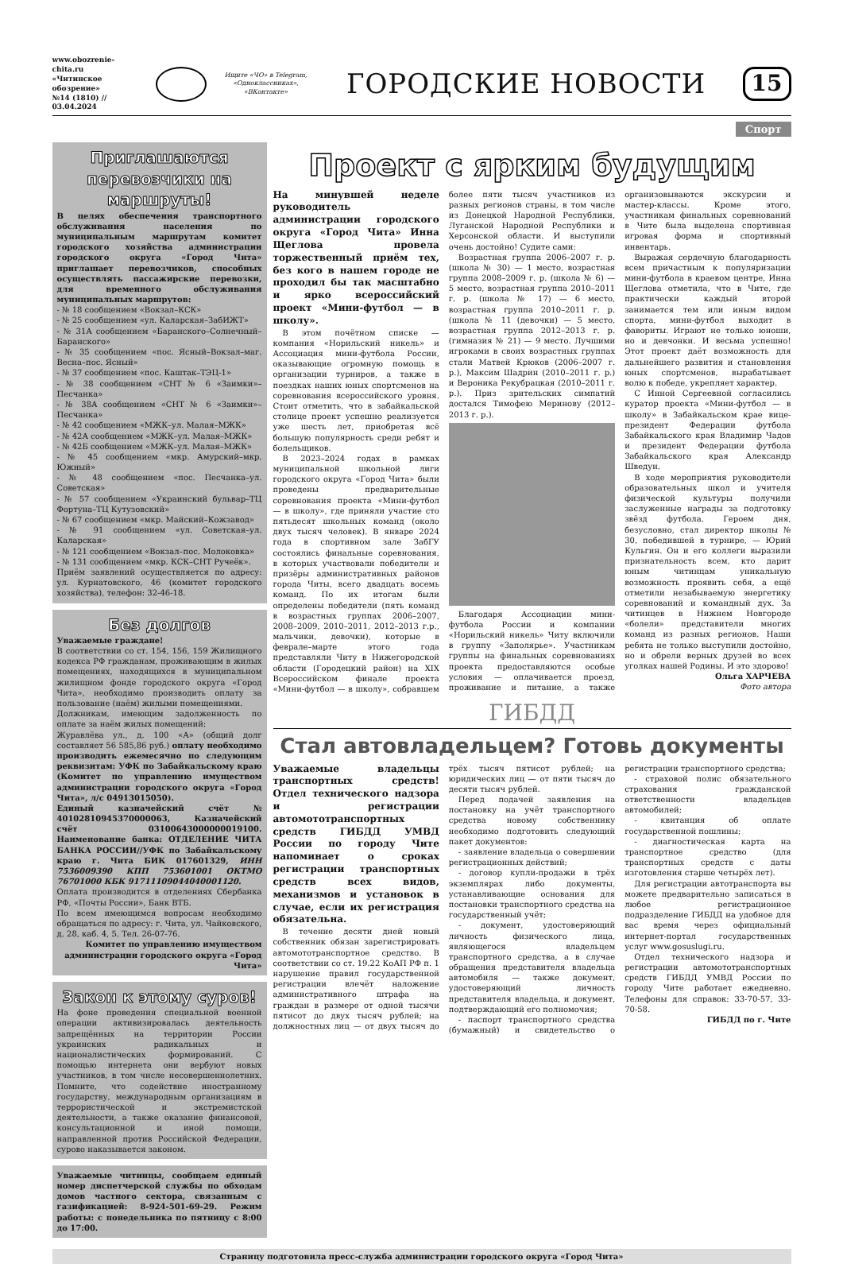www.obozrenie-chita.ru
«Читинское обозрение»
№14 (1810) // 03.04.2024
Ищите «ЧО» в Telegram, «Одноклассниках», «ВКонтакте»
ГОРОДСКИЕ НОВОСТИ
15
Спорт
Приглашаются перевозчики на маршруты!
В целях обеспечения транспортного обслуживания населения по муниципальным маршрутам комитет городского хозяйства администрации городского округа «Город Чита» приглашает перевозчиков, способных осуществлять пассажирские перевозки, для временного обслуживания муниципальных маршрутов:
- № 18 сообщением «Вокзал–КСК»
- № 25 сообщением «ул. Каларская–ЗабИЖТ»
- № 31А сообщением «Баранского–Солнечный–Баранского»
- № 35 сообщением «пос. Ясный–Вокзал–маг. Весна–пос. Ясный»
- № 37 сообщением «пос. Каштак–ТЭЦ-1»
- № 38 сообщением «СНТ № 6 «Заимки»–Песчанка»
- № 38А сообщением «СНТ № 6 «Заимки»–Песчанка»
- № 42 сообщением «МЖК–ул. Малая–МЖК»
- № 42А сообщением «МЖК–ул. Малая–МЖК»
- № 42Б сообщением «МЖК–ул. Малая–МЖК»
- № 45 сообщением «мкр. Амурский–мкр. Южный»
- № 48 сообщением «пос. Песчанка–ул. Советская»
- № 57 сообщением «Украинский бульвар–ТЦ Фортуна–ТЦ Кутузовский»
- № 67 сообщением «мкр. Майский–Кожзавод»
- № 91 сообщением «ул. Советская–ул. Каларская»
- № 121 сообщением «Вокзал–пос. Молоковка»
- № 131 сообщением «мкр. КСК–СНТ Ручеёк».
Приём заявлений осуществляется по адресу: ул. Курнатовского, 46 (комитет городского хозяйства), телефон: 32-46-18.
Без долгов
Уважаемые граждане!
В соответствии со ст. 154, 156, 159 Жилищного кодекса РФ гражданам, проживающим в жилых помещениях, находящихся в муниципальном жилищном фонде городского округа «Город Чита», необходимо производить оплату за пользование (наём) жилыми помещениями.
Должникам, имеющим задолженность по оплате за наём жилых помещений:
Журавлёва ул., д. 100 «А» (общий долг составляет 56 585,86 руб.) оплату необходимо производить ежемесячно по следующим реквизитам: УФК по Забайкальскому краю (Комитет по управлению имуществом администрации городского округа «Город Чита», л/с 04913015050).
Единый казначейский счёт № 40102810945370000063, Казначейский счёт 03100643000000019100. Наименование банка: ОТДЕЛЕНИЕ ЧИТА БАНКА РОССИИ//УФК по Забайкальскому краю г. Чита БИК 017601329, ИНН 7536009390 КПП 753601001 ОКТМО 76701000 КБК 91711109044040001120.
Оплата производится в отделениях Сбербанка РФ, «Почты России», Банк ВТБ.
По всем имеющимся вопросам необходимо обращаться по адресу: г. Чита, ул. Чайковского, д. 28, каб. 4, 5. Тел. 26-07-76.
Комитет по управлению имуществом администрации городского округа «Город Чита»
Закон к этому суров!
На фоне проведения специальной военной операции активизировалась деятельность запрещённых на территории России украинских радикальных и националистических формирований. С помощью интернета они вербуют новых участников, в том числе несовершеннолетних. Помните, что содействие иностранному государству, международным организациям в террористической и экстремистской деятельности, а также оказание финансовой, консультационной и иной помощи, направленной против Российской Федерации, сурово наказывается законом.
Уважаемые читинцы, сообщаем единый номер диспетчерской службы по обходам домов частного сектора, связанным с газификацией: 8-924-501-69-29. Режим работы: с понедельника по пятницу с 8:00 до 17:00.
Проект с ярким будущим
На минувшей неделе руководитель администрации городского округа «Город Чита» Инна Щеглова провела торжественный приём тех, без кого в нашем городе не проходил бы так масштабно и ярко всероссийский проект «Мини-футбол — в школу».
В этом почётном списке — компания «Норильский никель» и Ассоциация мини-футбола России, оказывающие огромную помощь в организации турниров, а также в поездках наших юных спортсменов на соревнования всероссийского уровня. Стоит отметить, что в забайкальской столице проект успешно реализуется уже шесть лет, приобретая всё большую популярность среди ребят и болельщиков.
В 2023–2024 годах в рамках муниципальной школьной лиги городского округа «Город Чита» были проведены предварительные соревнования проекта «Мини-футбол — в школу», где приняли участие сто пятьдесят школьных команд (около двух тысяч человек). В январе 2024 года в спортивном зале ЗабГУ состоялись финальные соревнования, в которых участвовали победители и призёры административных районов города Читы, всего двадцать восемь команд. По их итогам были определены победители (пять команд в возрастных группах 2006–2007, 2008–2009, 2010–2011, 2012–2013 г.р., мальчики, девочки), которые в феврале–марте этого года представляли Читу в Нижегородской области (Городецкий район) на XIX Всероссийском финале проекта «Мини-футбол — в школу», собравшем более пяти тысяч участников из разных регионов страны, в том числе из Донецкой Народной Республики, Луганской Народной Республики и Херсонской области. И выступили очень достойно! Судите сами:
Возрастная группа 2006–2007 г. р. (школа № 30) — 1 место, возрастная группа 2008–2009 г. р. (школа № 6) — 5 место, возрастная группа 2010–2011 г. р. (школа № 17) — 6 место, возрастная группа 2010–2011 г. р. (школа № 11 (девочки) — 5 место, возрастная группа 2012–2013 г. р. (гимназия № 21) — 9 место. Лучшими игроками в своих возрастных группах стали Матвей Крюков (2006–2007 г. р.), Максим Шадрин (2010–2011 г. р.) и Вероника Рекубрацкая (2010–2011 г. р.). Приз зрительских симпатий достался Тимофею Меринову (2012–2013 г. р.).
Благодаря Ассоциации мини-футбола России и компании «Норильский никель» Читу включили в группу «Заполярье». Участникам группы на финальных соревнованиях проекта предоставляются особые условия — оплачивается проезд, проживание и питание, а также организовываются экскурсии и мастер-классы. Кроме этого, участникам финальных соревнований в Чите была выделена спортивная игровая форма и спортивный инвентарь.
Выражая сердечную благодарность всем причастным к популяризации мини-футбола в краевом центре, Инна Щеглова отметила, что в Чите, где практически каждый второй занимается тем или иным видом спорта, мини-футбол выходит в фавориты. Играют не только юноши, но и девчонки. И весьма успешно! Этот проект даёт возможность для дальнейшего развития и становления юных спортсменов, вырабатывает волю к победе, укрепляет характер.
С Инной Сергеевной согласились куратор проекта «Мини-футбол — в школу» в Забайкальском крае вице-президент Федерации футбола Забайкальского края Владимир Чадов и президент Федерации футбола Забайкальского края Александр Шведун.
В ходе мероприятия руководители образовательных школ и учителя физической культуры получили заслуженные награды за подготовку звёзд футбола. Героем дня, безусловно, стал директор школы № 30, победившей в турнире, — Юрий Кульгин. Он и его коллеги выразили признательность всем, кто дарит юным читинцам уникальную возможность проявить себя, а ещё отметили незабываемую энергетику соревнований и командный дух. За читинцев в Нижнем Новгороде «болели» представители многих команд из разных регионов. Наши ребята не только выступили достойно, но и обрели верных друзей во всех уголках нашей Родины. И это здорово!
Ольга ХАРЧЕВА
Фото автора
ГИБДД
Стал автовладельцем? Готовь документы
Уважаемые владельцы транспортных средств! Отдел технического надзора и регистрации автомототранспортных средств ГИБДД УМВД России по городу Чите напоминает о сроках регистрации транспортных средств всех видов, механизмов и установок в случае, если их регистрация обязательна.
В течение десяти дней новый собственник обязан зарегистрировать автомототранспортное средство. В соответствии со ст. 19.22 КоАП РФ п. 1 нарушение правил государственной регистрации влечёт наложение административного штрафа на граждан в размере от одной тысячи пятисот до двух тысяч рублей; на должностных лиц — от двух тысяч до трёх тысяч пятисот рублей; на юридических лиц — от пяти тысяч до десяти тысяч рублей.
Перед подачей заявления на постановку на учёт транспортного средства новому собственнику необходимо подготовить следующий пакет документов:
- заявление владельца о совершении регистрационных действий;
- договор купли-продажи в трёх экземплярах либо документы, устанавливающие основания для постановки транспортного средства на государственный учёт;
- документ, удостоверяющий личность физического лица, являющегося владельцем транспортного средства, а в случае обращения представителя владельца автомобиля — также документ, удостоверяющий личность представителя владельца, и документ, подтверждающий его полномочия;
- паспорт транспортного средства (бумажный) и свидетельство о регистрации транспортного средства;
- страховой полис обязательного страхования гражданской ответственности владельцев автомобилей;
- квитанция об оплате государственной пошлины;
- диагностическая карта на транспортное средство (для транспортных средств с даты изготовления старше четырёх лет).
Для регистрации автотранспорта вы можете предварительно записаться в любое регистрационное подразделение ГИБДД на удобное для вас время через официальный интернет-портал государственных услуг www.gosuslugi.ru.
Отдел технического надзора и регистрации автомототранспортных средств ГИБДД УМВД России по городу Чите работает ежедневно. Телефоны для справок: 33-70-57, 33-70-58.
ГИБДД по г. Чите
Страницу подготовила пресс-служба администрации городского округа «Город Чита»